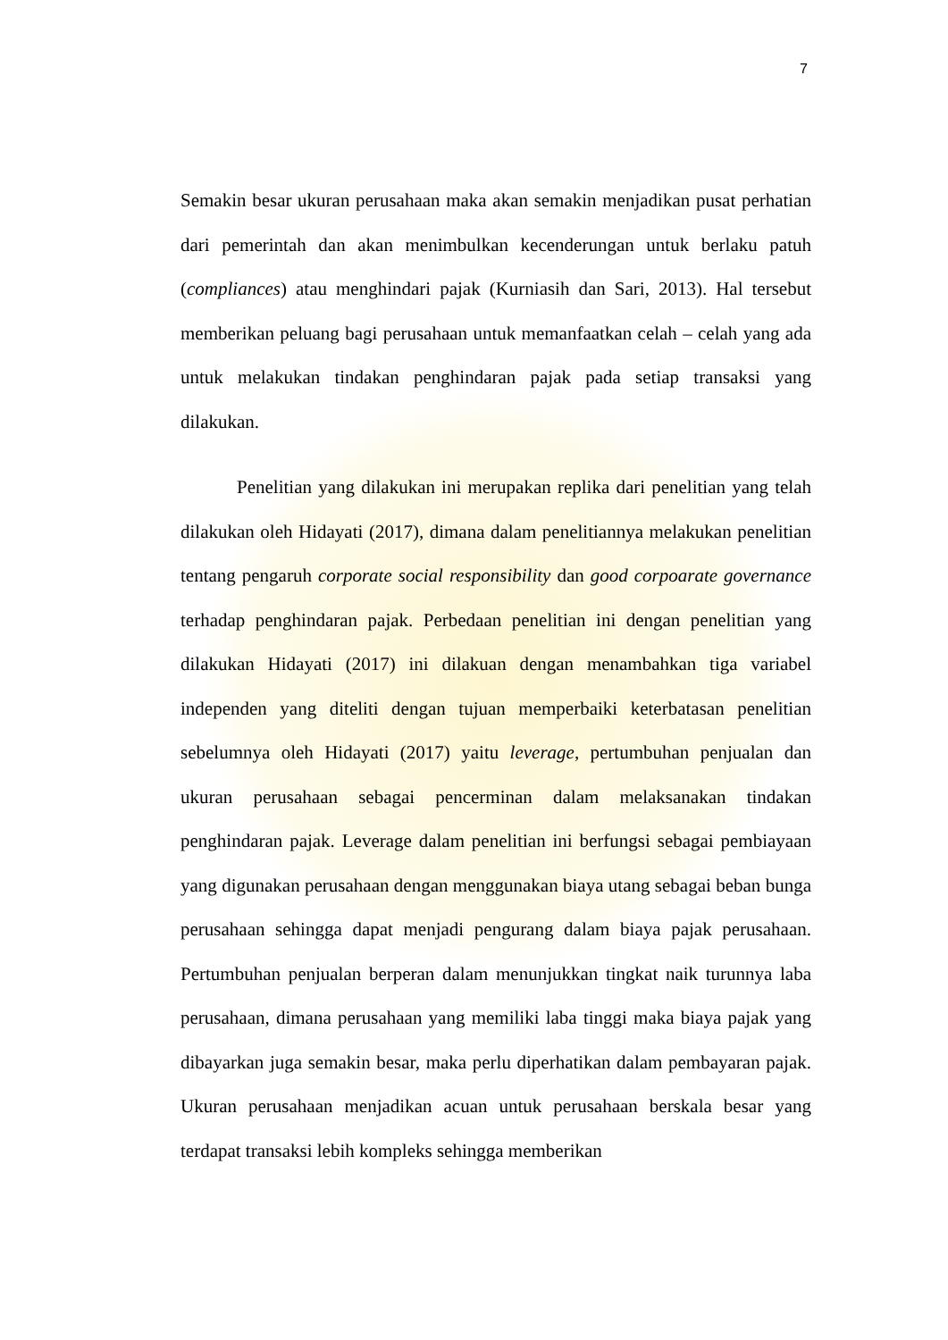7
Semakin besar ukuran perusahaan maka akan semakin menjadikan pusat perhatian dari pemerintah dan akan menimbulkan kecenderungan untuk berlaku patuh (compliances) atau menghindari pajak (Kurniasih dan Sari, 2013). Hal tersebut memberikan peluang bagi perusahaan untuk memanfaatkan celah – celah yang ada untuk melakukan tindakan penghindaran pajak pada setiap transaksi yang dilakukan.
Penelitian yang dilakukan ini merupakan replika dari penelitian yang telah dilakukan oleh Hidayati (2017), dimana dalam penelitiannya melakukan penelitian tentang pengaruh corporate social responsibility dan good corpoarate governance terhadap penghindaran pajak. Perbedaan penelitian ini dengan penelitian yang dilakukan Hidayati (2017) ini dilakuan dengan menambahkan tiga variabel independen yang diteliti dengan tujuan memperbaiki keterbatasan penelitian sebelumnya oleh Hidayati (2017) yaitu leverage, pertumbuhan penjualan dan ukuran perusahaan sebagai pencerminan dalam melaksanakan tindakan penghindaran pajak. Leverage dalam penelitian ini berfungsi sebagai pembiayaan yang digunakan perusahaan dengan menggunakan biaya utang sebagai beban bunga perusahaan sehingga dapat menjadi pengurang dalam biaya pajak perusahaan. Pertumbuhan penjualan berperan dalam menunjukkan tingkat naik turunnya laba perusahaan, dimana perusahaan yang memiliki laba tinggi maka biaya pajak yang dibayarkan juga semakin besar, maka perlu diperhatikan dalam pembayaran pajak. Ukuran perusahaan menjadikan acuan untuk perusahaan berskala besar yang terdapat transaksi lebih kompleks sehingga memberikan